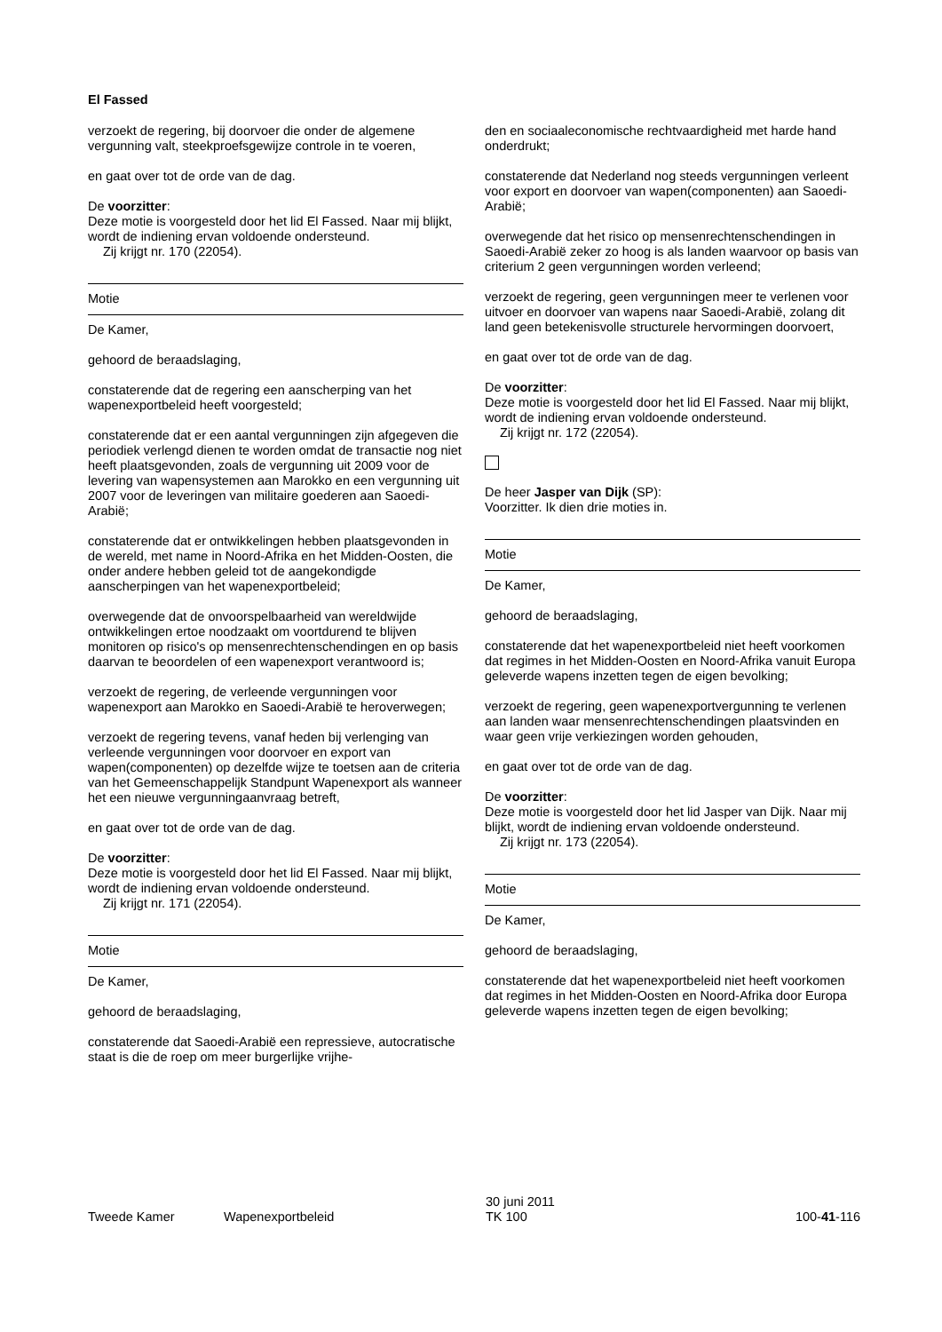El Fassed
verzoekt de regering, bij doorvoer die onder de algemene vergunning valt, steekproefsgewijze controle in te voeren,
en gaat over tot de orde van de dag.
De voorzitter:
Deze motie is voorgesteld door het lid El Fassed. Naar mij blijkt, wordt de indiening ervan voldoende ondersteund.
Zij krijgt nr. 170 (22054).
Motie
De Kamer,
gehoord de beraadslaging,
constaterende dat de regering een aanscherping van het wapenexportbeleid heeft voorgesteld;
constaterende dat er een aantal vergunningen zijn afgegeven die periodiek verlengd dienen te worden omdat de transactie nog niet heeft plaatsgevonden, zoals de vergunning uit 2009 voor de levering van wapensystemen aan Marokko en een vergunning uit 2007 voor de leveringen van militaire goederen aan Saoedi-Arabië;
constaterende dat er ontwikkelingen hebben plaatsgevonden in de wereld, met name in Noord-Afrika en het Midden-Oosten, die onder andere hebben geleid tot de aangekondigde aanscherpingen van het wapenexportbeleid;
overwegende dat de onvoorspelbaarheid van wereldwijde ontwikkelingen ertoe noodzaakt om voortdurend te blijven monitoren op risico's op mensenrechtenschendingen en op basis daarvan te beoordelen of een wapenexport verantwoord is;
verzoekt de regering, de verleende vergunningen voor wapenexport aan Marokko en Saoedi-Arabië te heroverwegen;
verzoekt de regering tevens, vanaf heden bij verlenging van verleende vergunningen voor doorvoer en export van wapen(componenten) op dezelfde wijze te toetsen aan de criteria van het Gemeenschappelijk Standpunt Wapenexport als wanneer het een nieuwe vergunningaanvraag betreft,
en gaat over tot de orde van de dag.
De voorzitter:
Deze motie is voorgesteld door het lid El Fassed. Naar mij blijkt, wordt de indiening ervan voldoende ondersteund.
Zij krijgt nr. 171 (22054).
Motie
De Kamer,
gehoord de beraadslaging,
constaterende dat Saoedi-Arabië een repressieve, autocratische staat is die de roep om meer burgerlijke vrijhe-
den en sociaaleconomische rechtvaardigheid met harde hand onderdrukt;
constaterende dat Nederland nog steeds vergunningen verleent voor export en doorvoer van wapen(componenten) aan Saoedi-Arabië;
overwegende dat het risico op mensenrechtenschendingen in Saoedi-Arabië zeker zo hoog is als landen waarvoor op basis van criterium 2 geen vergunningen worden verleend;
verzoekt de regering, geen vergunningen meer te verlenen voor uitvoer en doorvoer van wapens naar Saoedi-Arabië, zolang dit land geen betekenisvolle structurele hervormingen doorvoert,
en gaat over tot de orde van de dag.
De voorzitter:
Deze motie is voorgesteld door het lid El Fassed. Naar mij blijkt, wordt de indiening ervan voldoende ondersteund.
Zij krijgt nr. 172 (22054).
De heer Jasper van Dijk (SP):
Voorzitter. Ik dien drie moties in.
Motie
De Kamer,
gehoord de beraadslaging,
constaterende dat het wapenexportbeleid niet heeft voorkomen dat regimes in het Midden-Oosten en Noord-Afrika vanuit Europa geleverde wapens inzetten tegen de eigen bevolking;
verzoekt de regering, geen wapenexportvergunning te verlenen aan landen waar mensenrechtenschendingen plaatsvinden en waar geen vrije verkiezingen worden gehouden,
en gaat over tot de orde van de dag.
De voorzitter:
Deze motie is voorgesteld door het lid Jasper van Dijk. Naar mij blijkt, wordt de indiening ervan voldoende ondersteund.
Zij krijgt nr. 173 (22054).
Motie
De Kamer,
gehoord de beraadslaging,
constaterende dat het wapenexportbeleid niet heeft voorkomen dat regimes in het Midden-Oosten en Noord-Afrika door Europa geleverde wapens inzetten tegen de eigen bevolking;
Tweede Kamer
Wapenexportbeleid
30 juni 2011
TK 100
100-41-116